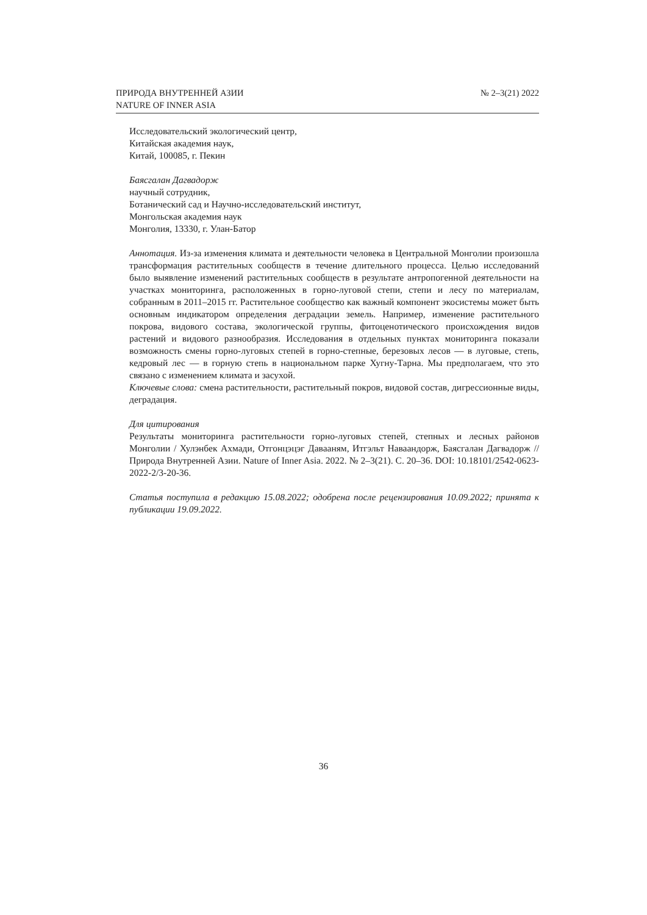ПРИРОДА ВНУТРЕННЕЙ АЗИИ
NATURE OF INNER ASIA
№ 2–3(21) 2022
Исследовательский экологический центр,
Китайская академия наук,
Китай, 100085, г. Пекин
Баясгалан Дагвадорж
научный сотрудник,
Ботанический сад и Научно-исследовательский институт,
Монгольская академия наук
Монголия, 13330, г. Улан-Батор
Аннотация. Из-за изменения климата и деятельности человека в Центральной Монголии произошла трансформация растительных сообществ в течение длительного процесса. Целью исследований было выявление изменений растительных сообществ в результате антропогенной деятельности на участках мониторинга, расположенных в горно-луговой степи, степи и лесу по материалам, собранным в 2011–2015 гг. Растительное сообщество как важный компонент экосистемы может быть основным индикатором определения деградации земель. Например, изменение растительного покрова, видового состава, экологической группы, фитоценотического происхождения видов растений и видового разнообразия. Исследования в отдельных пунктах мониторинга показали возможность смены горно-луговых степей в горно-степные, березовых лесов — в луговые, степь, кедровый лес — в горную степь в национальном парке Хугну-Тарна. Мы предполагаем, что это связано с изменением климата и засухой.
Ключевые слова: смена растительности, растительный покров, видовой состав, дигрессионные виды, деградация.
Для цитирования
Результаты мониторинга растительности горно-луговых степей, степных и лесных районов Монголии / Хулэнбек Ахмади, Отгонцэцэг Давааням, Итгэльт Наваандорж, Баясгалан Дагвадорж // Природа Внутренней Азии. Nature of Inner Asia. 2022. № 2–3(21). С. 20–36. DOI: 10.18101/2542-0623-2022-2/3-20-36.
Статья поступила в редакцию 15.08.2022; одобрена после рецензирования 10.09.2022; принята к публикации 19.09.2022.
36